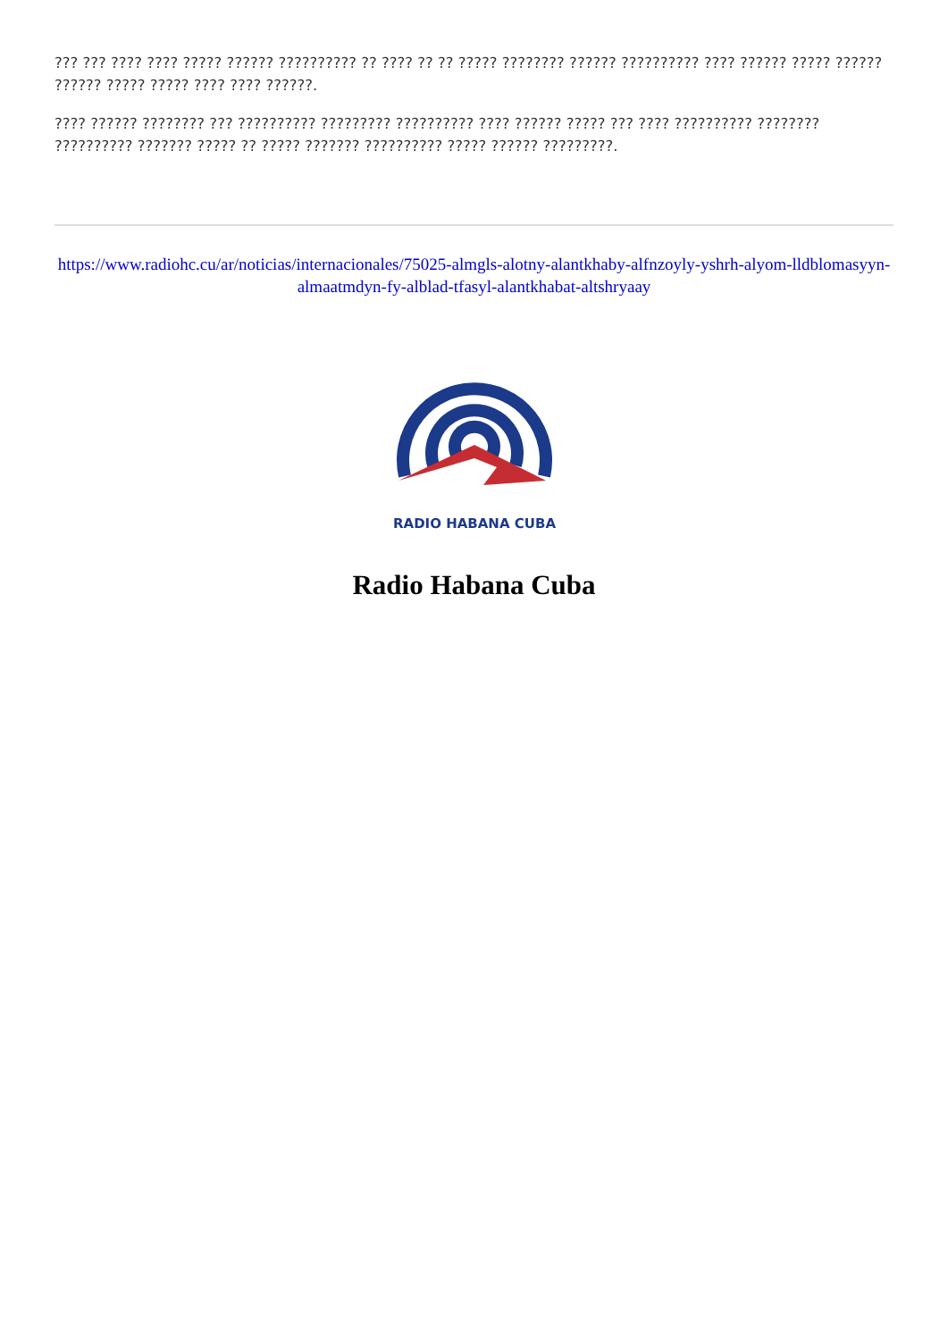??? ??? ???? ???? ????? ?????? ?????????? ?? ???? ?? ?? ????? ???????? ?????? ?????????? ???? ?????? ????? ?????? ?????? ????? ????? ???? ???? ??????.
???? ?????? ???????? ??? ?????????? ????????? ?????????? ???? ?????? ????? ??? ???? ?????????? ???????? ?????????? ??????? ????? ?? ????? ??????? ?????????? ????? ?????? ?????????.
https://www.radiohc.cu/ar/noticias/internacionales/75025-almgls-alotny-alantkhaby-alfnzoyly-yshrh-alyom-lldblomasyyn-almaatmdyn-fy-alblad-tfasyl-alantkhabat-altshryaay
RADIO HABANA CUBA
Radio Habana Cuba